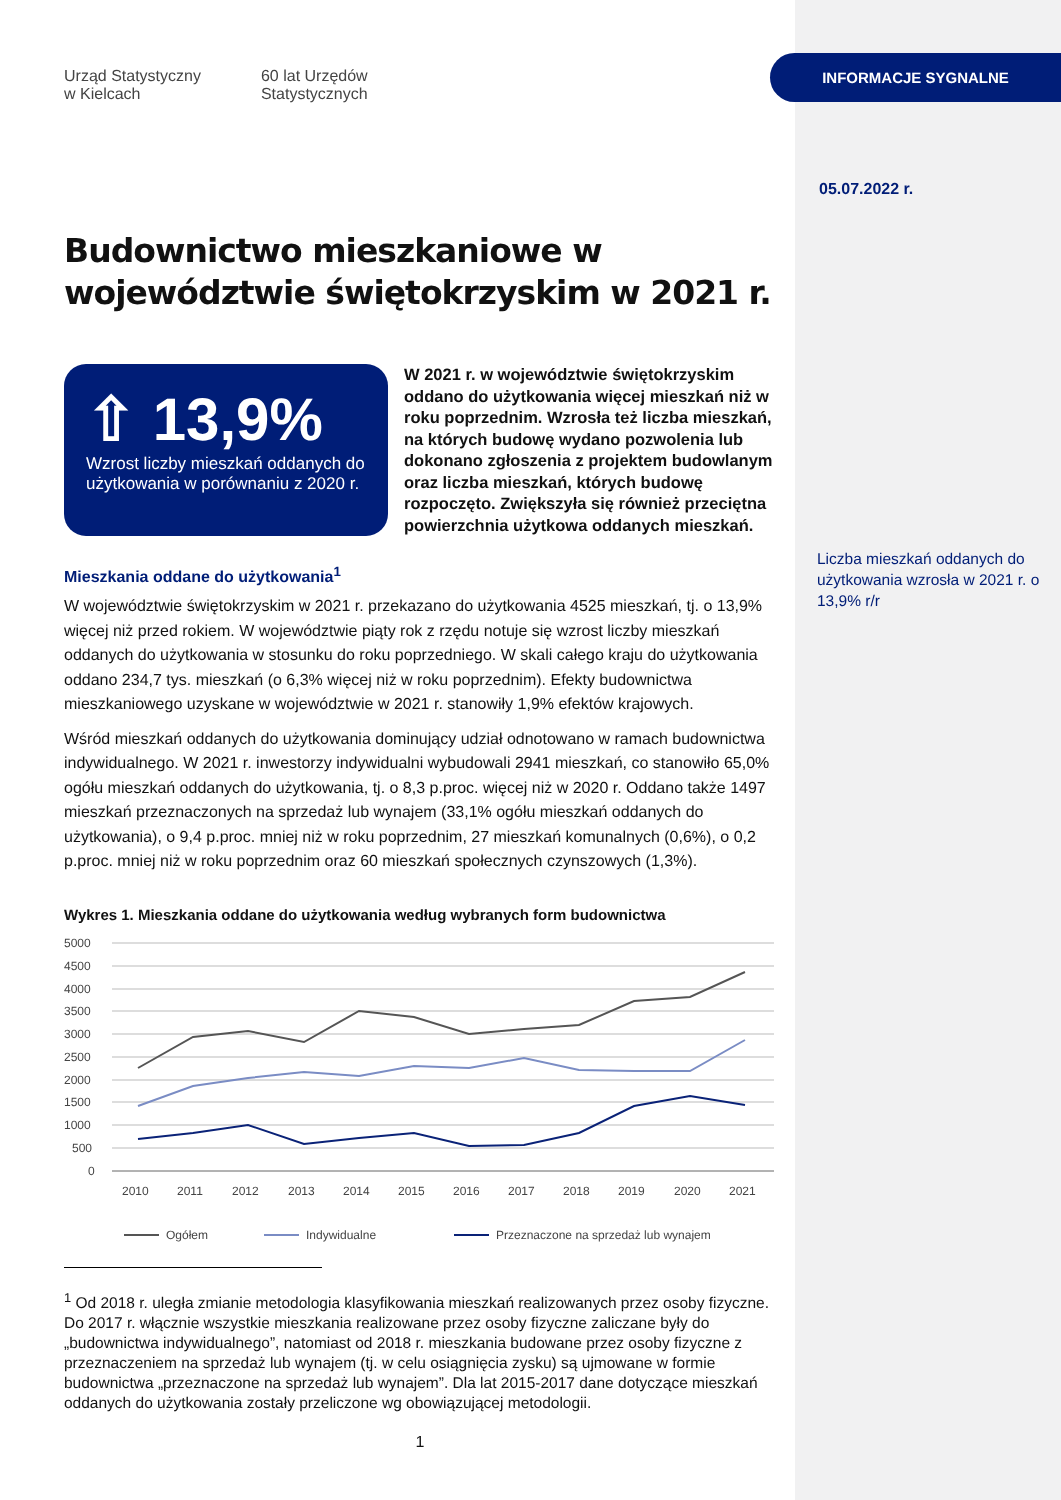Urząd Statystyczny
w Kielcach
60 lat Urzędów
Statystycznych
Budownictwo mieszkaniowe w województwie świętokrzyskim w 2021 r.
⇧ 13,9%
Wzrost liczby mieszkań oddanych do użytkowania w porównaniu z 2020 r.
W 2021 r. w województwie świętokrzyskim oddano do użytkowania więcej mieszkań niż w roku poprzednim. Wzrosła też liczba mieszkań, na których budowę wydano pozwolenia lub dokonano zgłoszenia z projektem budowlanym oraz liczba mieszkań, których budowę rozpoczęto. Zwiększyła się również przeciętna powierzchnia użytkowa oddanych mieszkań.
Mieszkania oddane do użytkowania<sup>1</sup>
W województwie świętokrzyskim w 2021 r. przekazano do użytkowania 4525 mieszkań, tj. o 13,9% więcej niż przed rokiem. W województwie piąty rok z rzędu notuje się wzrost liczby mieszkań oddanych do użytkowania w stosunku do roku poprzedniego. W skali całego kraju do użytkowania oddano 234,7 tys. mieszkań (o 6,3% więcej niż w roku poprzednim). Efekty budownictwa mieszkaniowego uzyskane w województwie w 2021 r. stanowiły 1,9% efektów krajowych.
Wśród mieszkań oddanych do użytkowania dominujący udział odnotowano w ramach budownictwa indywidualnego. W 2021 r. inwestorzy indywidualni wybudowali 2941 mieszkań, co stanowiło 65,0% ogółu mieszkań oddanych do użytkowania, tj. o 8,3 p.proc. więcej niż w 2020 r. Oddano także 1497 mieszkań przeznaczonych na sprzedaż lub wynajem (33,1% ogółu mieszkań oddanych do użytkowania), o 9,4 p.proc. mniej niż w roku poprzednim, 27 mieszkań komunalnych (0,6%), o 0,2 p.proc. mniej niż w roku poprzednim oraz 60 mieszkań społecznych czynszowych (1,3%).
Wykres 1. Mieszkania oddane do użytkowania według wybranych form budownictwa
5000
4500
4000
3500
3000
2500
2000
1500
1000
500
0
2010
2011
2012
2013
2014
2015
2016
2017
2018
2019
2020
2021
Ogółem
Indywidualne
Przeznaczone na sprzedaż lub wynajem
<sup>1</sup> Od 2018 r. uległa zmianie metodologia klasyfikowania mieszkań realizowanych przez osoby fizyczne. Do 2017 r. włącznie wszystkie mieszkania realizowane przez osoby fizyczne zaliczane były do „budownictwa indywidualnego”, natomiast od 2018 r. mieszkania budowane przez osoby fizyczne z przeznaczeniem na sprzedaż lub wynajem (tj. w celu osiągnięcia zysku) są ujmowane w formie budownictwa „przeznaczone na sprzedaż lub wynajem”. Dla lat 2015-2017 dane dotyczące mieszkań oddanych do użytkowania zostały przeliczone wg obowiązującej metodologii.
1
INFORMACJE SYGNALNE
05.07.2022 r.
Liczba mieszkań oddanych do użytkowania wzrosła w 2021 r. o 13,9% r/r